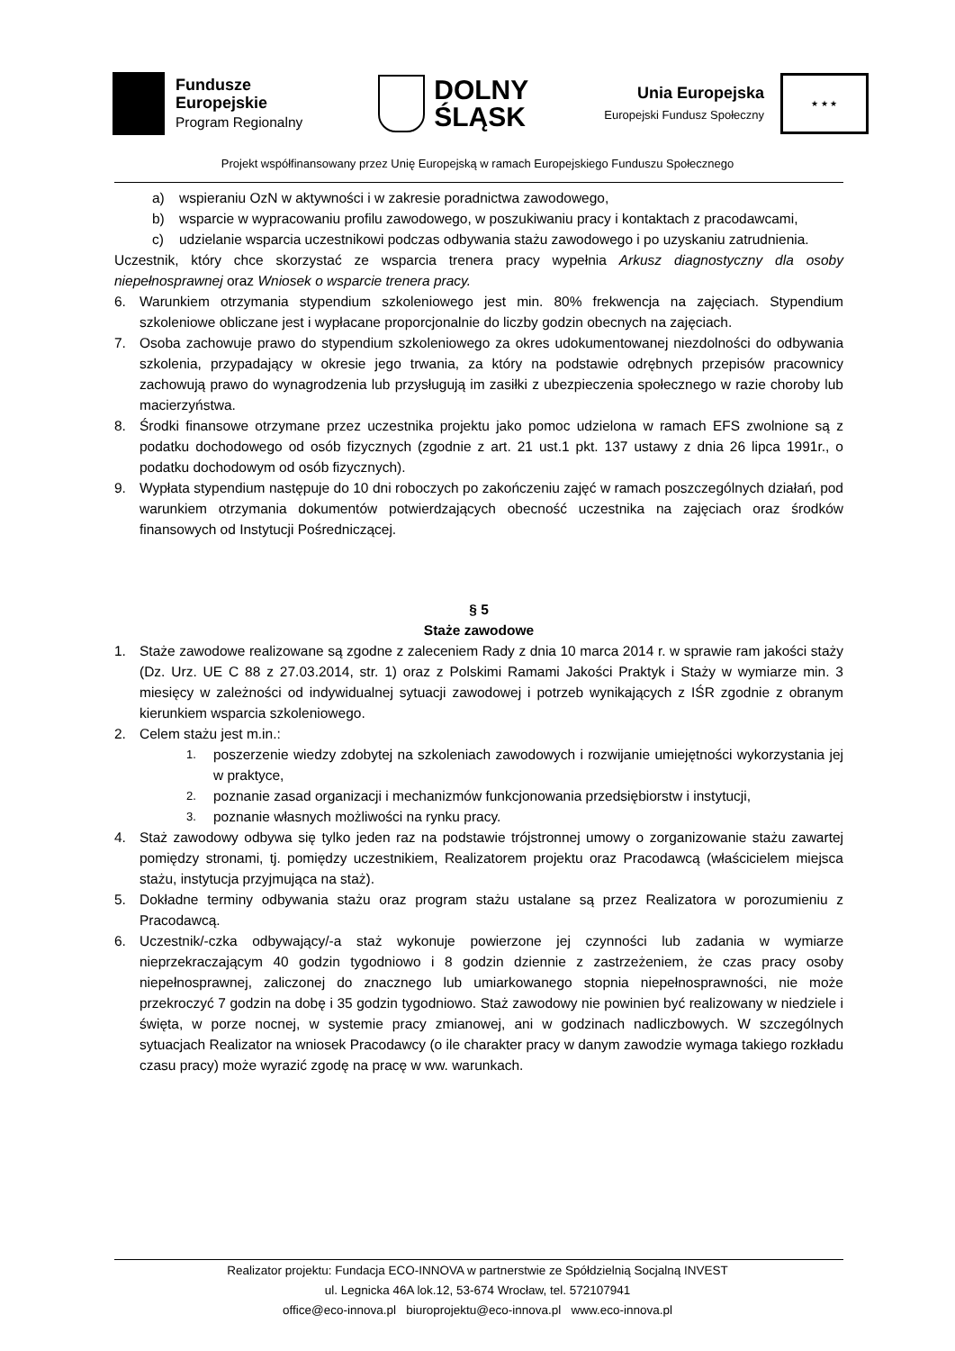Fundusze
Europejskie
Program Regionalny
DOLNY
ŚLĄSK
Unia Europejska
Europejski Fundusz Społeczny
★ ★ ★
Projekt współfinansowany przez Unię Europejską w ramach Europejskiego Funduszu Społecznego
a) wspieraniu OzN w aktywności i w zakresie poradnictwa zawodowego,
b) wsparcie w wypracowaniu profilu zawodowego, w poszukiwaniu pracy i kontaktach z pracodawcami,
c) udzielanie wsparcia uczestnikowi podczas odbywania stażu zawodowego i po uzyskaniu zatrudnienia.
Uczestnik, który chce skorzystać ze wsparcia trenera pracy wypełnia Arkusz diagnostyczny dla osoby niepełnosprawnej oraz Wniosek o wsparcie trenera pracy.
6. Warunkiem otrzymania stypendium szkoleniowego jest min. 80% frekwencja na zajęciach. Stypendium szkoleniowe obliczane jest i wypłacane proporcjonalnie do liczby godzin obecnych na zajęciach.
7. Osoba zachowuje prawo do stypendium szkoleniowego za okres udokumentowanej niezdolności do odbywania szkolenia, przypadający w okresie jego trwania, za który na podstawie odrębnych przepisów pracownicy zachowują prawo do wynagrodzenia lub przysługują im zasiłki z ubezpieczenia społecznego w razie choroby lub macierzyństwa.
8. Środki finansowe otrzymane przez uczestnika projektu jako pomoc udzielona w ramach EFS zwolnione są z podatku dochodowego od osób fizycznych (zgodnie z art. 21 ust.1 pkt. 137 ustawy z dnia 26 lipca 1991r., o podatku dochodowym od osób fizycznych).
9. Wypłata stypendium następuje do 10 dni roboczych po zakończeniu zajęć w ramach poszczególnych działań, pod warunkiem otrzymania dokumentów potwierdzających obecność uczestnika na zajęciach oraz środków finansowych od Instytucji Pośredniczącej.
§ 5
Staże zawodowe
1. Staże zawodowe realizowane są zgodne z zaleceniem Rady z dnia 10 marca 2014 r. w sprawie ram jakości staży (Dz. Urz. UE C 88 z 27.03.2014, str. 1) oraz z Polskimi Ramami Jakości Praktyk i Staży w wymiarze min. 3 miesięcy w zależności od indywidualnej sytuacji zawodowej i potrzeb wynikających z IŚR zgodnie z obranym kierunkiem wsparcia szkoleniowego.
2. Celem stażu jest m.in.:
1. poszerzenie wiedzy zdobytej na szkoleniach zawodowych i rozwijanie umiejętności wykorzystania jej w praktyce,
2. poznanie zasad organizacji i mechanizmów funkcjonowania przedsiębiorstw i instytucji,
3. poznanie własnych możliwości na rynku pracy.
4. Staż zawodowy odbywa się tylko jeden raz na podstawie trójstronnej umowy o zorganizowanie stażu zawartej pomiędzy stronami, tj. pomiędzy uczestnikiem, Realizatorem projektu oraz Pracodawcą (właścicielem miejsca stażu, instytucja przyjmująca na staż).
5. Dokładne terminy odbywania stażu oraz program stażu ustalane są przez Realizatora w porozumieniu z Pracodawcą.
6. Uczestnik/-czka odbywający/-a staż wykonuje powierzone jej czynności lub zadania w wymiarze nieprzekraczającym 40 godzin tygodniowo i 8 godzin dziennie z zastrzeżeniem, że czas pracy osoby niepełnosprawnej, zaliczonej do znacznego lub umiarkowanego stopnia niepełnosprawności, nie może przekroczyć 7 godzin na dobę i 35 godzin tygodniowo. Staż zawodowy nie powinien być realizowany w niedziele i święta, w porze nocnej, w systemie pracy zmianowej, ani w godzinach nadliczbowych. W szczególnych sytuacjach Realizator na wniosek Pracodawcy (o ile charakter pracy w danym zawodzie wymaga takiego rozkładu czasu pracy) może wyrazić zgodę na pracę w ww. warunkach.
Realizator projektu: Fundacja ECO-INNOVA w partnerstwie ze Spółdzielnią Socjalną INVEST
ul. Legnicka 46A lok.12, 53-674 Wrocław, tel. 572107941
office@eco-innova.pl biuroprojektu@eco-innova.pl www.eco-innova.pl